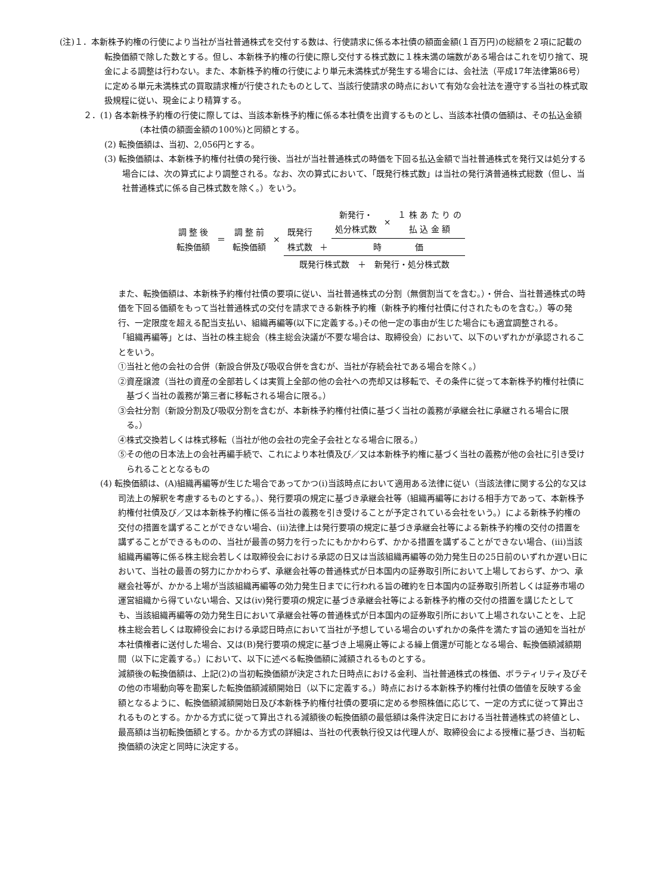(注)１．本新株予約権の行使により当社が当社普通株式を交付する数は、行使請求に係る本社債の額面金額(１百万円)の総額を２項に記載の転換価額で除した数とする。但し、本新株予約権の行使に際し交付する株式数に１株未満の端数がある場合はこれを切り捨て、現金による調整は行わない。また、本新株予約権の行使により単元未満株式が発生する場合には、会社法（平成17年法律第86号）に定める単元未満株式の買取請求権が行使されたものとして、当該行使請求の時点において有効な会社法を遵守する当社の株式取扱規程に従い、現金により精算する。
２．(1) 各本新株予約権の行使に際しては、当該本新株予約権に係る本社債を出資するものとし、当該本社債の価額は、その払込金額(本社債の額面金額の100%)と同額とする。
(2) 転換価額は、当初、2,056円とする。
(3) 転換価額は、本新株予約権付社債の発行後、当社が当社普通株式の時価を下回る払込金額で当社普通株式を発行又は処分する場合には、次の算式により調整される。なお、次の算式において、「既発行株式数」は当社の発行済普通株式総数（但し、当社普通株式に係る自己株式数を除く。）をいう。
| 調 整 後 転換価額 | ＝ | 調 整 前 転換価額 | × | 既発行 株式数 | ＋ | 新発行・ 処分株式数 | × | １ 株 あ た り の 払 込 金 額 |
| | | | | | | 時 価 | | |
| | | | | 既発行株式数 ＋ 新発行・処分株式数 | | | | |
また、転換価額は、本新株予約権付社債の要項に従い、当社普通株式の分割（無償割当てを含む。）・併合、当社普通株式の時価を下回る価額をもって当社普通株式の交付を請求できる新株予約権（新株予約権付社債に付されたものを含む。）等の発行、一定限度を超える配当支払い、組織再編等(以下に定義する。)その他一定の事由が生じた場合にも適宜調整される。
「組織再編等」とは、当社の株主総会（株主総会決議が不要な場合は、取締役会）において、以下のいずれかが承認されることをいう。
①当社と他の会社の合併（新設合併及び吸収合併を含むが、当社が存続会社である場合を除く。）
②資産譲渡（当社の資産の全部若しくは実質上全部の他の会社への売却又は移転で、その条件に従って本新株予約権付社債に基づく当社の義務が第三者に移転される場合に限る。）
③会社分割（新設分割及び吸収分割を含むが、本新株予約権付社債に基づく当社の義務が承継会社に承継される場合に限る。）
④株式交換若しくは株式移転（当社が他の会社の完全子会社となる場合に限る。）
⑤その他の日本法上の会社再編手続で、これにより本社債及び／又は本新株予約権に基づく当社の義務が他の会社に引き受けられることとなるもの
(4) 転換価額は、(A)組織再編等が生じた場合であってかつ(i)当該時点において適用ある法律に従い（当該法律に関する公的な又は司法上の解釈を考慮するものとする。）、発行要項の規定に基づき承継会社等（組織再編等における相手方であって、本新株予約権付社債及び／又は本新株予約権に係る当社の義務を引き受けることが予定されている会社をいう。）による新株予約権の交付の措置を講ずることができない場合、(ii)法律上は発行要項の規定に基づき承継会社等による新株予約権の交付の措置を講ずることができるものの、当社が最善の努力を行ったにもかかわらず、かかる措置を講ずることができない場合、(iii)当該組織再編等に係る株主総会若しくは取締役会における承認の日又は当該組織再編等の効力発生日の25日前のいずれか遅い日において、当社の最善の努力にかかわらず、承継会社等の普通株式が日本国内の証券取引所において上場しておらず、かつ、承継会社等が、かかる上場が当該組織再編等の効力発生日までに行われる旨の確約を日本国内の証券取引所若しくは証券市場の運営組織から得ていない場合、又は(iv)発行要項の規定に基づき承継会社等による新株予約権の交付の措置を講じたとしても、当該組織再編等の効力発生日において承継会社等の普通株式が日本国内の証券取引所において上場されないことを、上記株主総会若しくは取締役会における承認日時点において当社が予想している場合のいずれかの条件を満たす旨の通知を当社が本社債権者に送付した場合、又は(B)発行要項の規定に基づき上場廃止等による繰上償還が可能となる場合、転換価額減額期間（以下に定義する。）において、以下に述べる転換価額に減額されるものとする。
減額後の転換価額は、上記(2)の当初転換価額が決定された日時点における金利、当社普通株式の株価、ボラティリティ及びその他の市場動向等を勘案した転換価額減額開始日（以下に定義する。）時点における本新株予約権付社債の価値を反映する金額となるように、転換価額減額開始日及び本新株予約権付社債の要項に定める参照株価に応じて、一定の方式に従って算出されるものとする。かかる方式に従って算出される減額後の転換価額の最低額は条件決定日における当社普通株式の終値とし、最高額は当初転換価額とする。かかる方式の詳細は、当社の代表執行役又は代理人が、取締役会による授権に基づき、当初転換価額の決定と同時に決定する。